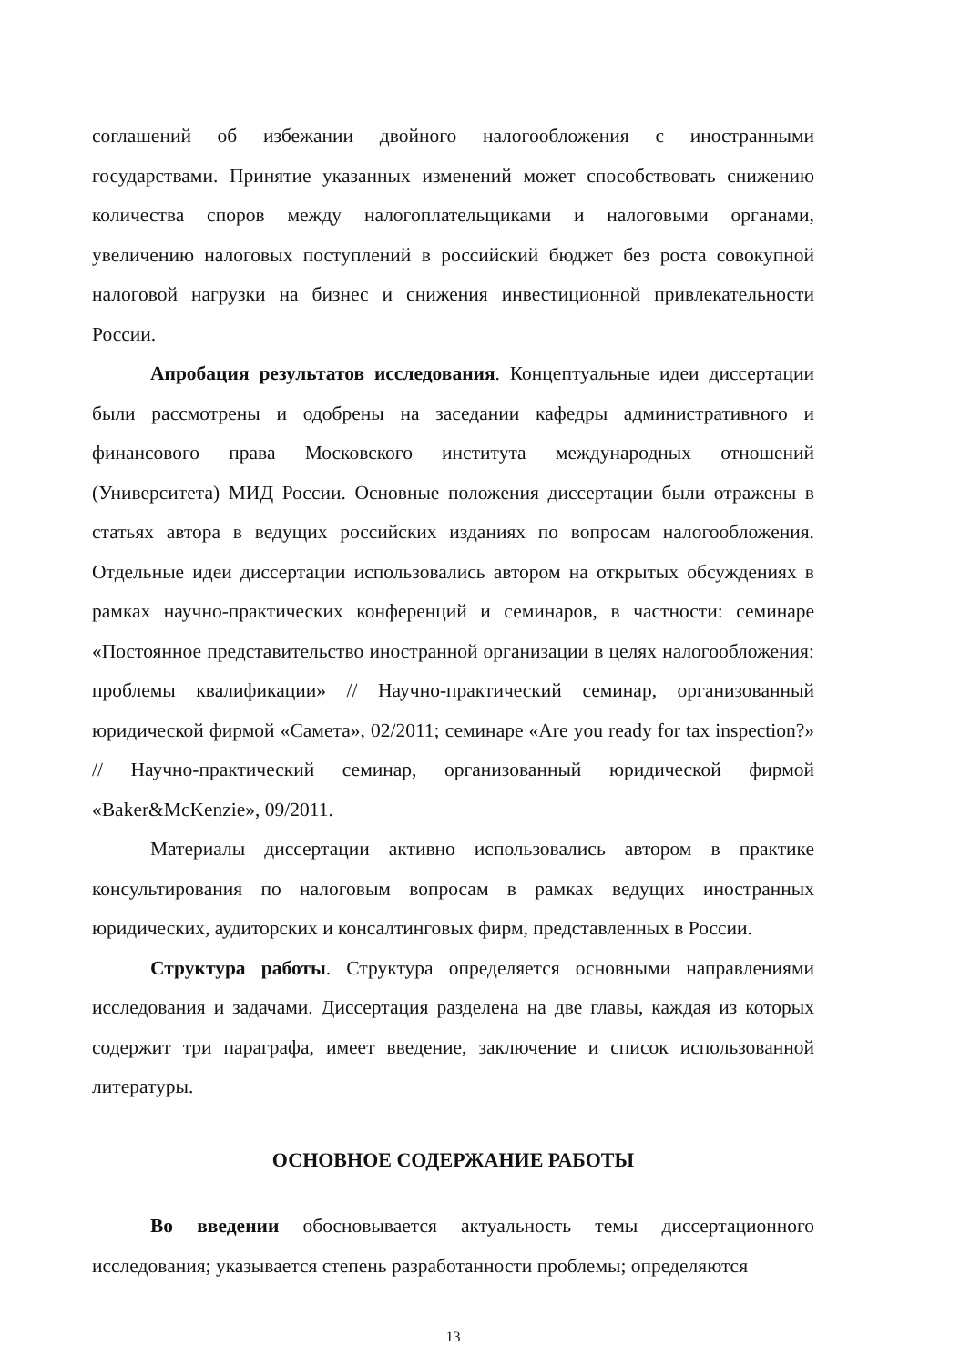соглашений об избежании двойного налогообложения с иностранными государствами. Принятие указанных изменений может способствовать снижению количества споров между налогоплательщиками и налоговыми органами, увеличению налоговых поступлений в российский бюджет без роста совокупной налоговой нагрузки на бизнес и снижения инвестиционной привлекательности России.
Апробация результатов исследования. Концептуальные идеи диссертации были рассмотрены и одобрены на заседании кафедры административного и финансового права Московского института международных отношений (Университета) МИД России. Основные положения диссертации были отражены в статьях автора в ведущих российских изданиях по вопросам налогообложения. Отдельные идеи диссертации использовались автором на открытых обсуждениях в рамках научно-практических конференций и семинаров, в частности: семинаре «Постоянное представительство иностранной организации в целях налогообложения: проблемы квалификации» // Научно-практический семинар, организованный юридической фирмой «Самета», 02/2011; семинаре «Are you ready for tax inspection?» // Научно-практический семинар, организованный юридической фирмой «Baker&McKenzie», 09/2011.
Материалы диссертации активно использовались автором в практике консультирования по налоговым вопросам в рамках ведущих иностранных юридических, аудиторских и консалтинговых фирм, представленных в России.
Структура работы. Структура определяется основными направлениями исследования и задачами. Диссертация разделена на две главы, каждая из которых содержит три параграфа, имеет введение, заключение и список использованной литературы.
ОСНОВНОЕ СОДЕРЖАНИЕ РАБОТЫ
Во введении обосновывается актуальность темы диссертационного исследования; указывается степень разработанности проблемы; определяются
13